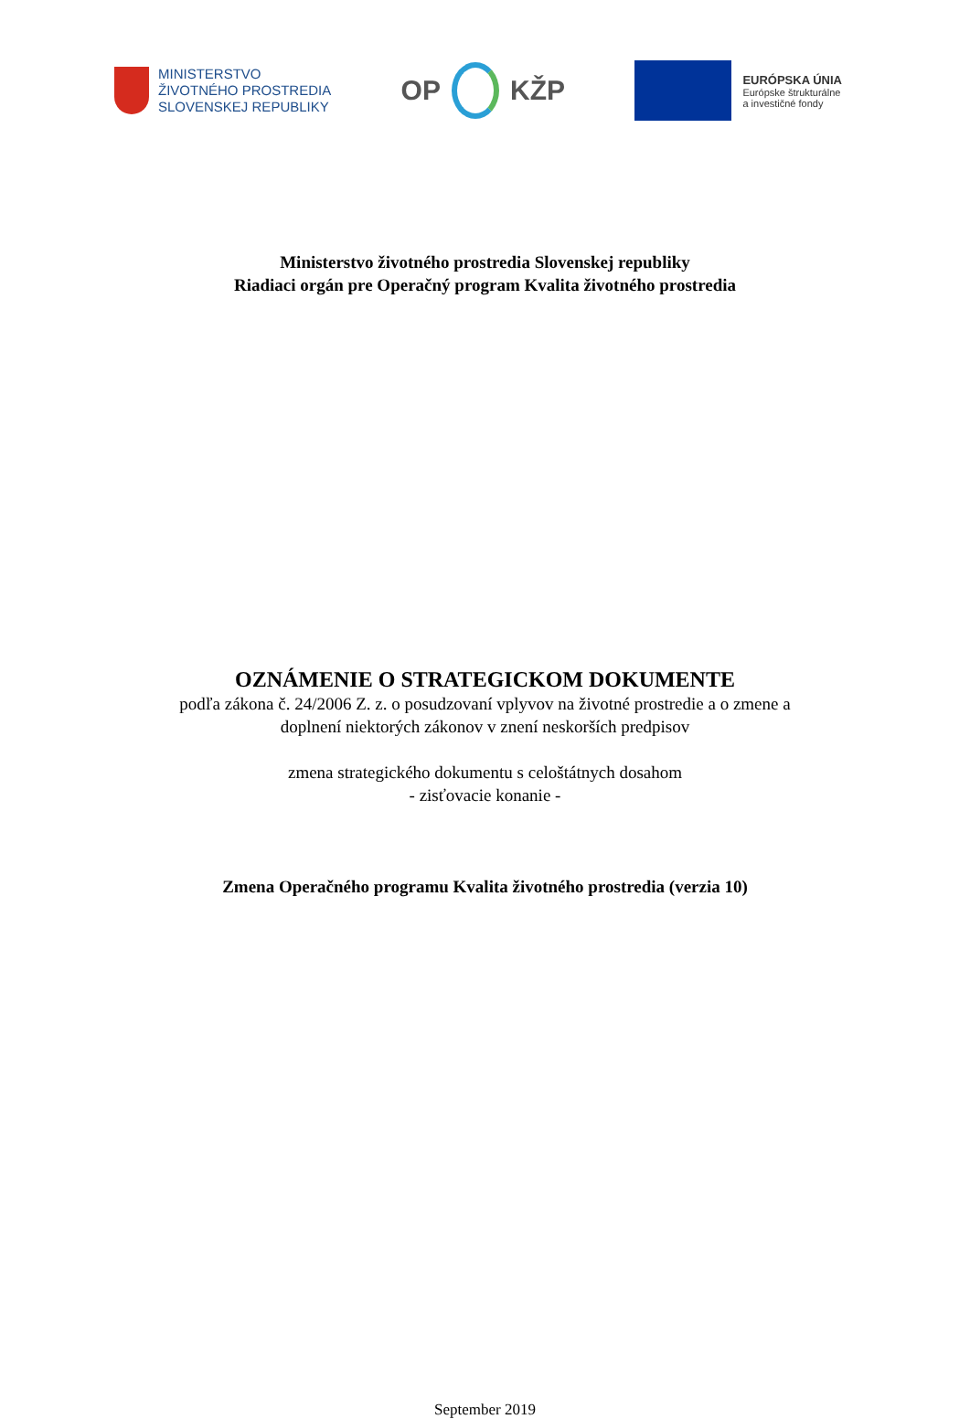MINISTERSTVO
ŽIVOTNÉHO PROSTREDIA
SLOVENSKEJ REPUBLIKY
OP KŽP
EURÓPSKA ÚNIA
Európske štrukturálne
a investičné fondy
Ministerstvo životného prostredia Slovenskej republiky
Riadiaci orgán pre Operačný program Kvalita životného prostredia
OZNÁMENIE O STRATEGICKOM DOKUMENTE
podľa zákona č. 24/2006 Z. z. o posudzovaní vplyvov na životné prostredie a o zmene a
doplnení niektorých zákonov v znení neskorších predpisov
zmena strategického dokumentu s celoštátnych dosahom
- zisťovacie konanie -
Zmena Operačného programu Kvalita životného prostredia (verzia 10)
September 2019